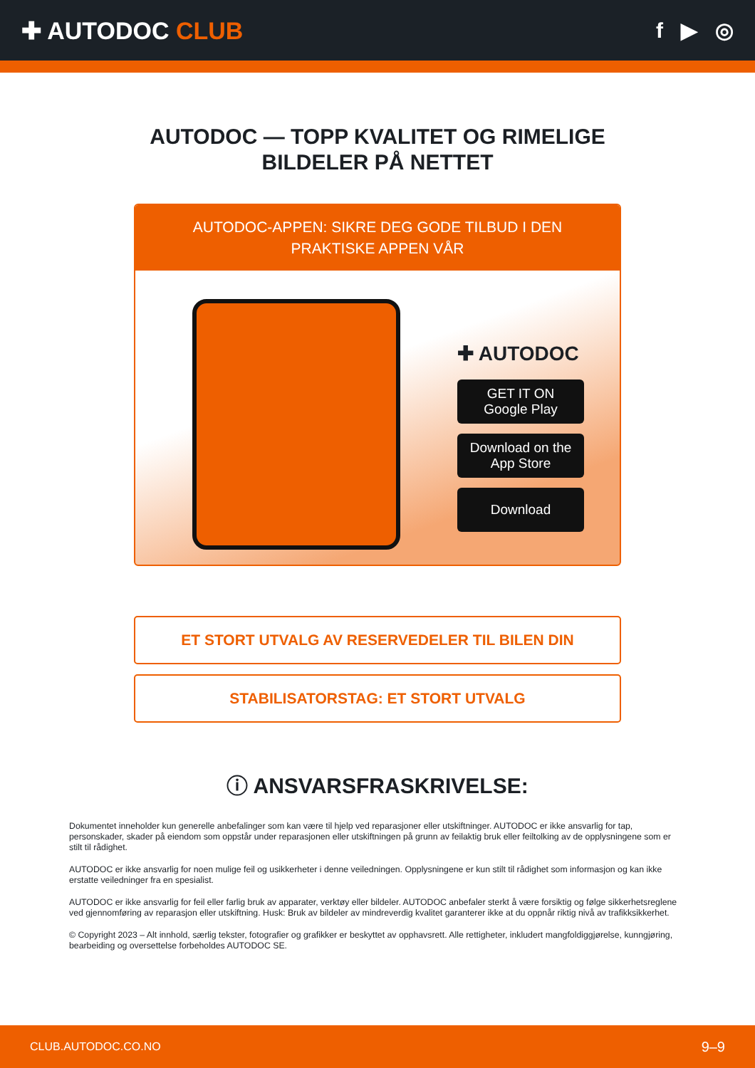✚ AUTODOC CLUB f ▶ ◎
AUTODOC — TOPP KVALITET OG RIMELIGE BILDELER PÅ NETTET
AUTODOC-APPEN: SIKRE DEG GODE TILBUD I DEN PRAKTISKE APPEN VÅR
✚ AUTODOC
GET IT ON
Google Play
Download on the
App Store
Download
ET STORT UTVALG AV RESERVEDELER TIL BILEN DIN
STABILISATORSTAG: ET STORT UTVALG
ⓘ ANSVARSFRASKRIVELSE:
Dokumentet inneholder kun generelle anbefalinger som kan være til hjelp ved reparasjoner eller utskiftninger. AUTODOC er ikke ansvarlig for tap, personskader, skader på eiendom som oppstår under reparasjonen eller utskiftningen på grunn av feilaktig bruk eller feiltolking av de opplysningene som er stilt til rådighet.
AUTODOC er ikke ansvarlig for noen mulige feil og usikkerheter i denne veiledningen. Opplysningene er kun stilt til rådighet som informasjon og kan ikke erstatte veiledninger fra en spesialist.
AUTODOC er ikke ansvarlig for feil eller farlig bruk av apparater, verktøy eller bildeler. AUTODOC anbefaler sterkt å være forsiktig og følge sikkerhetsreglene ved gjennomføring av reparasjon eller utskiftning. Husk: Bruk av bildeler av mindreverdig kvalitet garanterer ikke at du oppnår riktig nivå av trafikksikkerhet.
© Copyright 2023 – Alt innhold, særlig tekster, fotografier og grafikker er beskyttet av opphavsrett. Alle rettigheter, inkludert mangfoldiggjørelse, kunngjøring, bearbeiding og oversettelse forbeholdes AUTODOC SE.
CLUB.AUTODOC.CO.NO 9–9